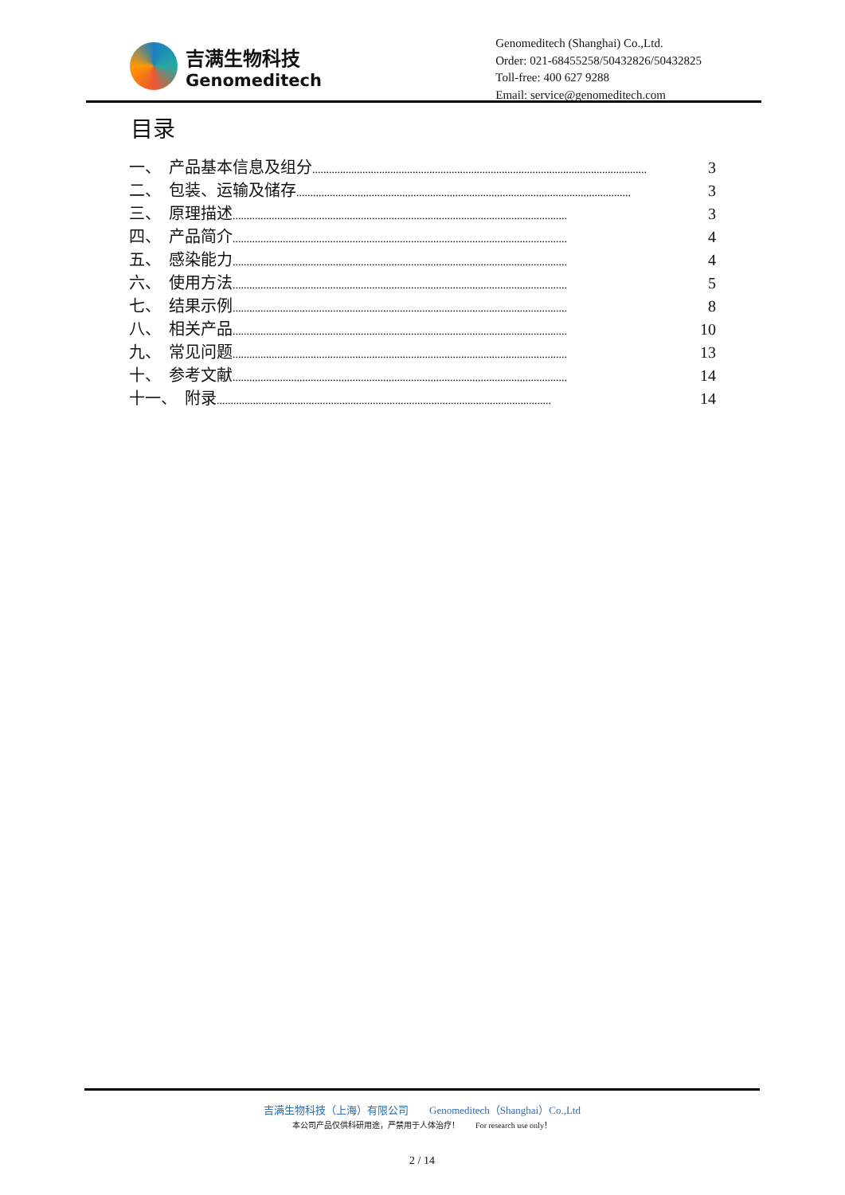吉满生物科技
Genomeditech
Genomeditech (Shanghai) Co.,Ltd.
Order: 021-68455258/50432826/50432825
Toll-free: 400 627 9288
Email: service@genomeditech.com
目录
一、　产品基本信息及组分........................................................................................................................ 3
二、　包装、运输及储存........................................................................................................................ 3
三、　原理描述........................................................................................................................ 3
四、　产品简介........................................................................................................................ 4
五、　感染能力........................................................................................................................ 4
六、　使用方法........................................................................................................................ 5
七、　结果示例........................................................................................................................ 8
八、　相关产品........................................................................................................................ 10
九、　常见问题........................................................................................................................ 13
十、　参考文献........................................................................................................................ 14
十一、　附录........................................................................................................................ 14
吉满生物科技（上海）有限公司　　Genomeditech（Shanghai）Co.,Ltd
本公司产品仅供科研用途，严禁用于人体治疗！　　For research use only！
2 / 14